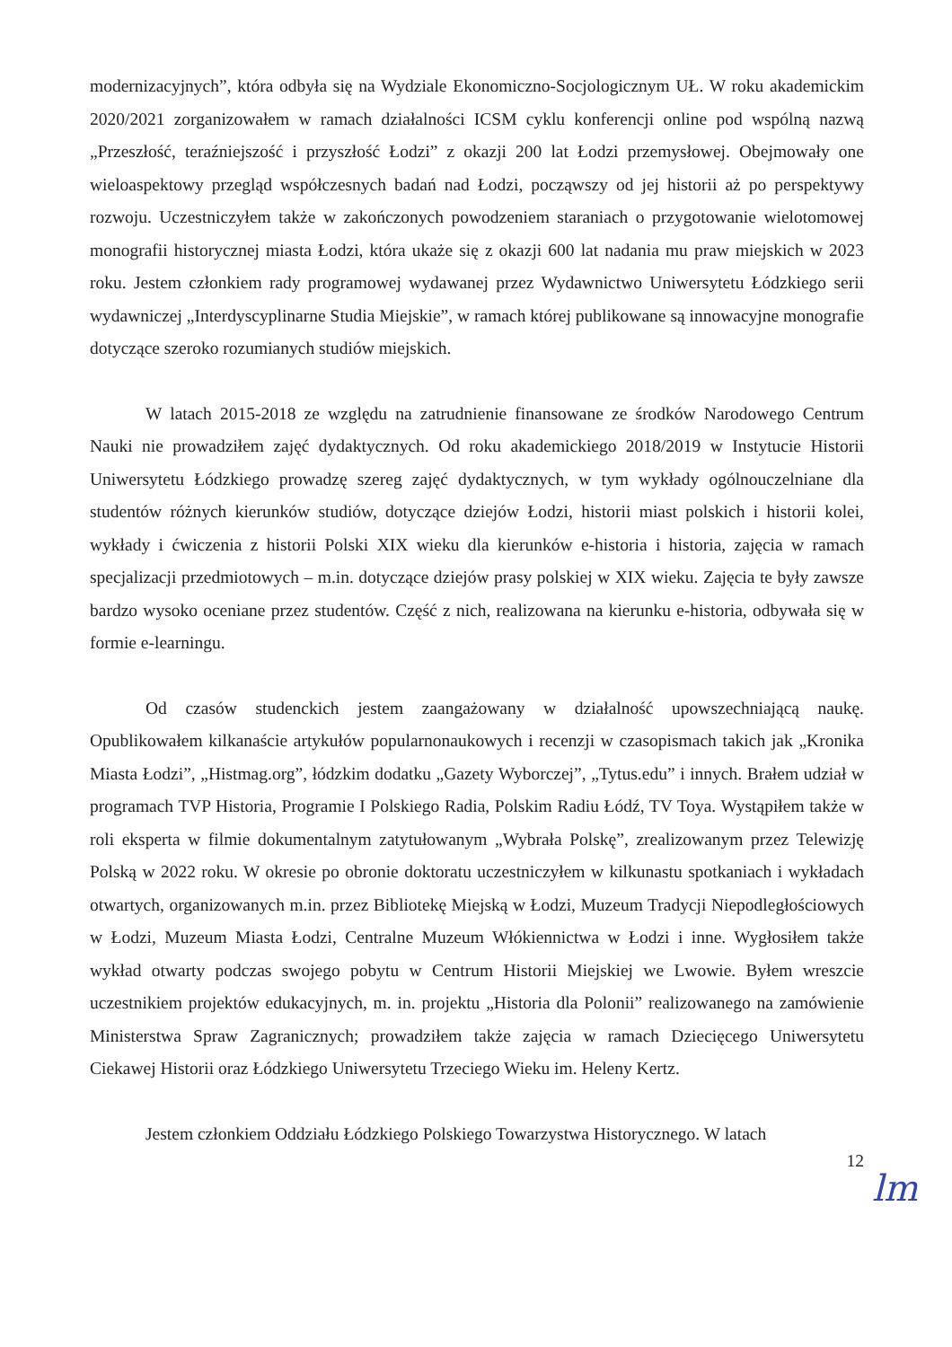modernizacyjnych”, która odbyła się na Wydziale Ekonomiczno-Socjologicznym UŁ. W roku akademickim 2020/2021 zorganizowałem w ramach działalności ICSM cyklu konferencji online pod wspólną nazwą „Przeszłość, teraźniejszość i przyszłość Łodzi” z okazji 200 lat Łodzi przemysłowej. Obejmowały one wieloaspektowy przegląd współczesnych badań nad Łodzi, począwszy od jej historii aż po perspektywy rozwoju. Uczestniczyłem także w zakończonych powodzeniem staraniach o przygotowanie wielotomowej monografii historycznej miasta Łodzi, która ukaże się z okazji 600 lat nadania mu praw miejskich w 2023 roku. Jestem członkiem rady programowej wydawanej przez Wydawnictwo Uniwersytetu Łódzkiego serii wydawniczej „Interdyscyplinarne Studia Miejskie”, w ramach której publikowane są innowacyjne monografie dotyczące szeroko rozumianych studiów miejskich.
W latach 2015-2018 ze względu na zatrudnienie finansowane ze środków Narodowego Centrum Nauki nie prowadziłem zajęć dydaktycznych. Od roku akademickiego 2018/2019 w Instytucie Historii Uniwersytetu Łódzkiego prowadzę szereg zajęć dydaktycznych, w tym wykłady ogólnouczelniane dla studentów różnych kierunków studiów, dotyczące dziejów Łodzi, historii miast polskich i historii kolei, wykłady i ćwiczenia z historii Polski XIX wieku dla kierunków e-historia i historia, zajęcia w ramach specjalizacji przedmiotowych – m.in. dotyczące dziejów prasy polskiej w XIX wieku. Zajęcia te były zawsze bardzo wysoko oceniane przez studentów. Część z nich, realizowana na kierunku e-historia, odbywała się w formie e-learningu.
Od czasów studenckich jestem zaangażowany w działalność upowszechniającą naukę. Opublikowałem kilkanaście artykułów popularnonaukowych i recenzji w czasopismach takich jak „Kronika Miasta Łodzi”, „Histmag.org”, łódzkim dodatku „Gazety Wyborczej”, „Tytus.edu” i innych. Brałem udział w programach TVP Historia, Programie I Polskiego Radia, Polskim Radiu Łódź, TV Toya. Wystąpiłem także w roli eksperta w filmie dokumentalnym zatytułowanym „Wybrała Polskę”, zrealizowanym przez Telewizję Polską w 2022 roku. W okresie po obronie doktoratu uczestniczyłem w kilkunastu spotkaniach i wykładach otwartych, organizowanych m.in. przez Bibliotekę Miejską w Łodzi, Muzeum Tradycji Niepodległościowych w Łodzi, Muzeum Miasta Łodzi, Centralne Muzeum Włókiennictwa w Łodzi i inne. Wygłosiłem także wykład otwarty podczas swojego pobytu w Centrum Historii Miejskiej we Lwowie. Byłem wreszcie uczestnikiem projektów edukacyjnych, m. in. projektu „Historia dla Polonii” realizowanego na zamówienie Ministerstwa Spraw Zagranicznych; prowadziłem także zajęcia w ramach Dziecięcego Uniwersytetu Ciekawej Historii oraz Łódzkiego Uniwersytetu Trzeciego Wieku im. Heleny Kertz.
Jestem członkiem Oddziału Łódzkiego Polskiego Towarzystwa Historycznego. W latach
12
lm